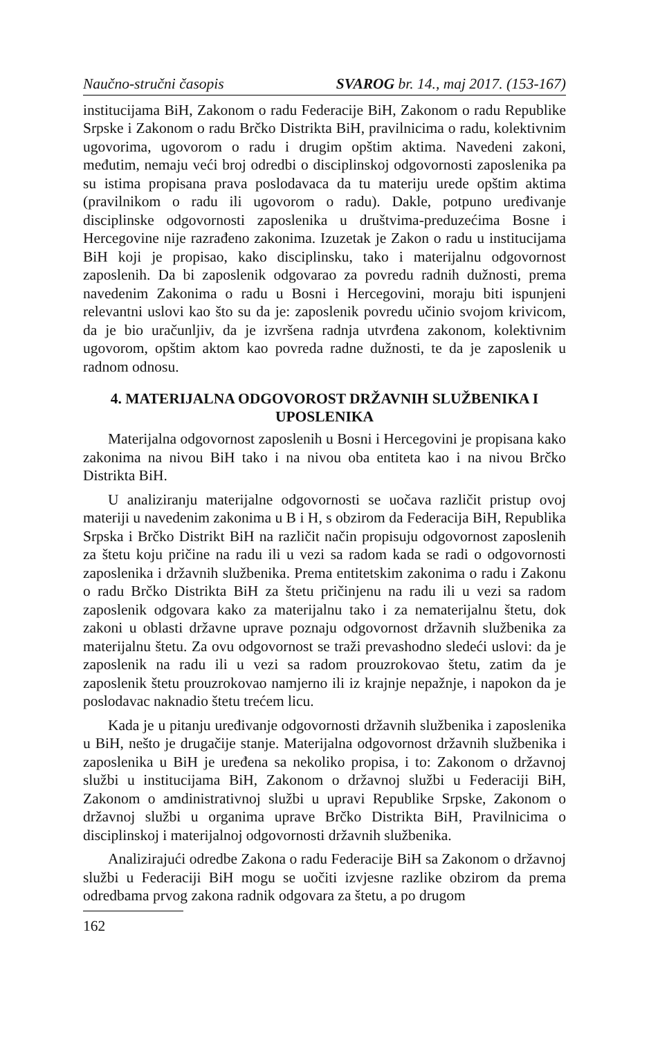Naučno-stručni časopis SVAROG br. 14., maj 2017. (153-167)
institucijama BiH, Zakonom o radu Federacije BiH, Zakonom o radu Republike Srpske i Zakonom o radu Brčko Distrikta BiH, pravilnicima o radu, kolektivnim ugovorima, ugovorom o radu i drugim opštim aktima. Navedeni zakoni, međutim, nemaju veći broj odredbi o disciplinskoj odgovornosti zaposlenika pa su istima propisana prava poslodavaca da tu materiju urede opštim aktima (pravilnikom o radu ili ugovorom o radu). Dakle, potpuno uređivanje disciplinske odgovornosti zaposlenika u društvima-preduzećima Bosne i Hercegovine nije razrađeno zakonima. Izuzetak je Zakon o radu u institucijama BiH koji je propisao, kako disciplinsku, tako i materijalnu odgovornost zaposlenih. Da bi zaposlenik odgovarao za povredu radnih dužnosti, prema navedenim Zakonima o radu u Bosni i Hercegovini, moraju biti ispunjeni relevantni uslovi kao što su da je: zaposlenik povredu učinio svojom krivicom, da je bio uračunljiv, da je izvršena radnja utvrđena zakonom, kolektivnim ugovorom, opštim aktom kao povreda radne dužnosti, te da je zaposlenik u radnom odnosu.
4. MATERIJALNA ODGOVOROST DRŽAVNIH SLUŽBENIKA I UPOSLENIKA
Materijalna odgovornost zaposlenih u Bosni i Hercegovini je propisana kako zakonima na nivou BiH tako i na nivou oba entiteta kao i na nivou Brčko Distrikta BiH.
U analiziranju materijalne odgovornosti se uočava različit pristup ovoj materiji u navedenim zakonima u B i H, s obzirom da Federacija BiH, Republika Srpska i Brčko Distrikt BiH na različit način propisuju odgovornost zaposlenih za štetu koju pričine na radu ili u vezi sa radom kada se radi o odgovornosti zaposlenika i državnih službenika. Prema entitetskim zakonima o radu i Zakonu o radu Brčko Distrikta BiH za štetu pričinjenu na radu ili u vezi sa radom zaposlenik odgovara kako za materijalnu tako i za nematerijalnu štetu, dok zakoni u oblasti državne uprave poznaju odgovornost državnih službenika za materijalnu štetu. Za ovu odgovornost se traži prevashodno sledeći uslovi: da je zaposlenik na radu ili u vezi sa radom prouzrokovao štetu, zatim da je zaposlenik štetu prouzrokovao namjerno ili iz krajnje nepažnje, i napokon da je poslodavac naknadio štetu trećem licu.
Kada je u pitanju uređivanje odgovornosti državnih službenika i zaposlenika u BiH, nešto je drugačije stanje. Materijalna odgovornost državnih službenika i zaposlenika u BiH je uređena sa nekoliko propisa, i to: Zakonom o državnoj službi u institucijama BiH, Zakonom o državnoj službi u Federaciji BiH, Zakonom o amdinistrativnoj službi u upravi Republike Srpske, Zakonom o državnoj službi u organima uprave Brčko Distrikta BiH, Pravilnicima o disciplinskoj i materijalnoj odgovornosti državnih službenika.
Analizirajući odredbe Zakona o radu Federacije BiH sa Zakonom o državnoj službi u Federaciji BiH mogu se uočiti izvjesne razlike obzirom da prema odredbama prvog zakona radnik odgovara za štetu, a po drugom
162